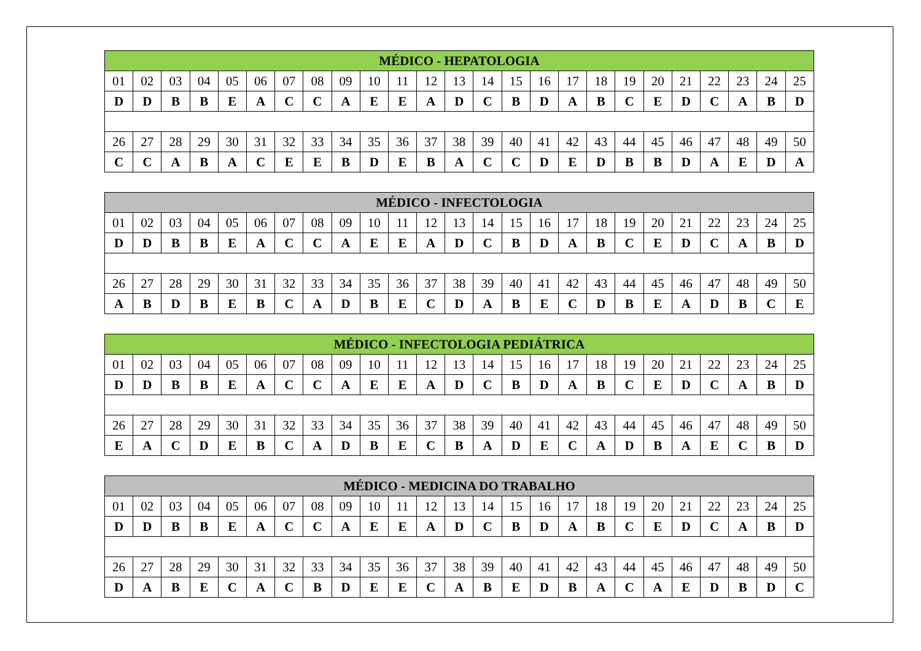| MÉDICO - HEPATOLOGIA | | | | | | | | | | | | | | | | | | | | | | | | |
| --- | --- | --- | --- | --- | --- | --- | --- | --- | --- | --- | --- | --- | --- | --- | --- | --- | --- | --- | --- | --- | --- | --- | --- | --- |
| 01 | 02 | 03 | 04 | 05 | 06 | 07 | 08 | 09 | 10 | 11 | 12 | 13 | 14 | 15 | 16 | 17 | 18 | 19 | 20 | 21 | 22 | 23 | 24 | 25 |
| D | D | B | B | E | A | C | C | A | E | E | A | D | C | B | D | A | B | C | E | D | C | A | B | D |
| 26 | 27 | 28 | 29 | 30 | 31 | 32 | 33 | 34 | 35 | 36 | 37 | 38 | 39 | 40 | 41 | 42 | 43 | 44 | 45 | 46 | 47 | 48 | 49 | 50 |
| C | C | A | B | A | C | E | E | B | D | E | B | A | C | C | D | E | D | B | B | D | A | E | D | A |
| MÉDICO - INFECTOLOGIA | | | | | | | | | | | | | | | | | | | | | | | | |
| --- | --- | --- | --- | --- | --- | --- | --- | --- | --- | --- | --- | --- | --- | --- | --- | --- | --- | --- | --- | --- | --- | --- | --- | --- |
| 01 | 02 | 03 | 04 | 05 | 06 | 07 | 08 | 09 | 10 | 11 | 12 | 13 | 14 | 15 | 16 | 17 | 18 | 19 | 20 | 21 | 22 | 23 | 24 | 25 |
| D | D | B | B | E | A | C | C | A | E | E | A | D | C | B | D | A | B | C | E | D | C | A | B | D |
| 26 | 27 | 28 | 29 | 30 | 31 | 32 | 33 | 34 | 35 | 36 | 37 | 38 | 39 | 40 | 41 | 42 | 43 | 44 | 45 | 46 | 47 | 48 | 49 | 50 |
| A | B | D | B | E | B | C | A | D | B | E | C | D | A | B | E | C | D | B | E | A | D | B | C | E |
| MÉDICO - INFECTOLOGIA PEDIÁTRICA | | | | | | | | | | | | | | | | | | | | | | | | |
| --- | --- | --- | --- | --- | --- | --- | --- | --- | --- | --- | --- | --- | --- | --- | --- | --- | --- | --- | --- | --- | --- | --- | --- | --- |
| 01 | 02 | 03 | 04 | 05 | 06 | 07 | 08 | 09 | 10 | 11 | 12 | 13 | 14 | 15 | 16 | 17 | 18 | 19 | 20 | 21 | 22 | 23 | 24 | 25 |
| D | D | B | B | E | A | C | C | A | E | E | A | D | C | B | D | A | B | C | E | D | C | A | B | D |
| 26 | 27 | 28 | 29 | 30 | 31 | 32 | 33 | 34 | 35 | 36 | 37 | 38 | 39 | 40 | 41 | 42 | 43 | 44 | 45 | 46 | 47 | 48 | 49 | 50 |
| E | A | C | D | E | B | C | A | D | B | E | C | B | A | D | E | C | A | D | B | A | E | C | B | D |
| MÉDICO - MEDICINA DO TRABALHO | | | | | | | | | | | | | | | | | | | | | | | | |
| --- | --- | --- | --- | --- | --- | --- | --- | --- | --- | --- | --- | --- | --- | --- | --- | --- | --- | --- | --- | --- | --- | --- | --- | --- |
| 01 | 02 | 03 | 04 | 05 | 06 | 07 | 08 | 09 | 10 | 11 | 12 | 13 | 14 | 15 | 16 | 17 | 18 | 19 | 20 | 21 | 22 | 23 | 24 | 25 |
| D | D | B | B | E | A | C | C | A | E | E | A | D | C | B | D | A | B | C | E | D | C | A | B | D |
| 26 | 27 | 28 | 29 | 30 | 31 | 32 | 33 | 34 | 35 | 36 | 37 | 38 | 39 | 40 | 41 | 42 | 43 | 44 | 45 | 46 | 47 | 48 | 49 | 50 |
| D | A | B | E | C | A | C | B | D | E | E | C | A | B | E | D | B | A | C | A | E | D | B | D | C |